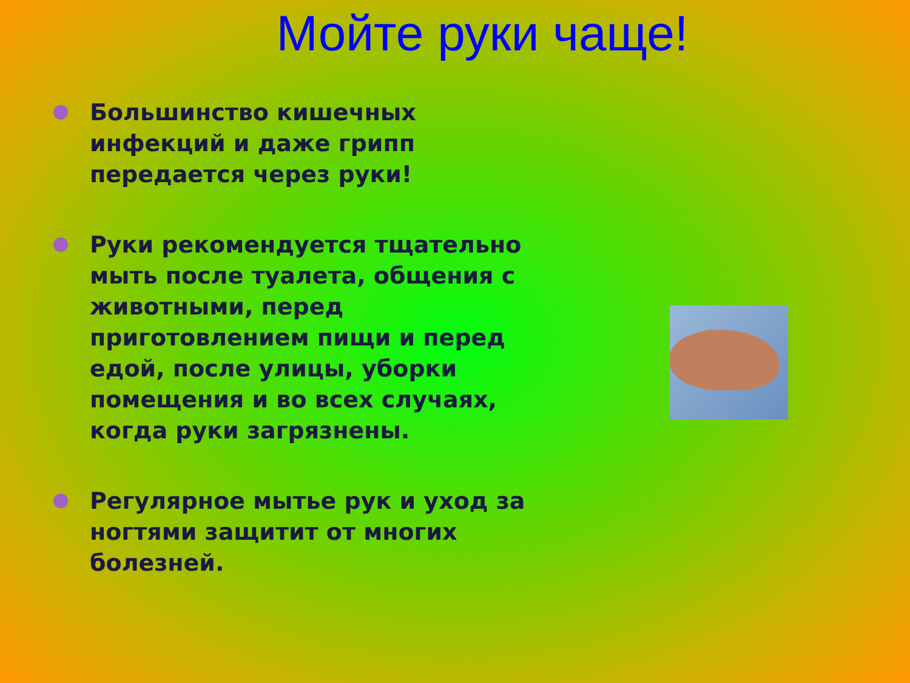Мойте руки чаще!
Большинство кишечных инфекций и даже грипп передается через руки!
Руки рекомендуется тщательно мыть после туалета, общения с животными, перед приготовлением пищи и перед едой, после улицы, уборки помещения и во всех случаях, когда руки загрязнены.
Регулярное мытье рук и уход за ногтями защитит от многих болезней.